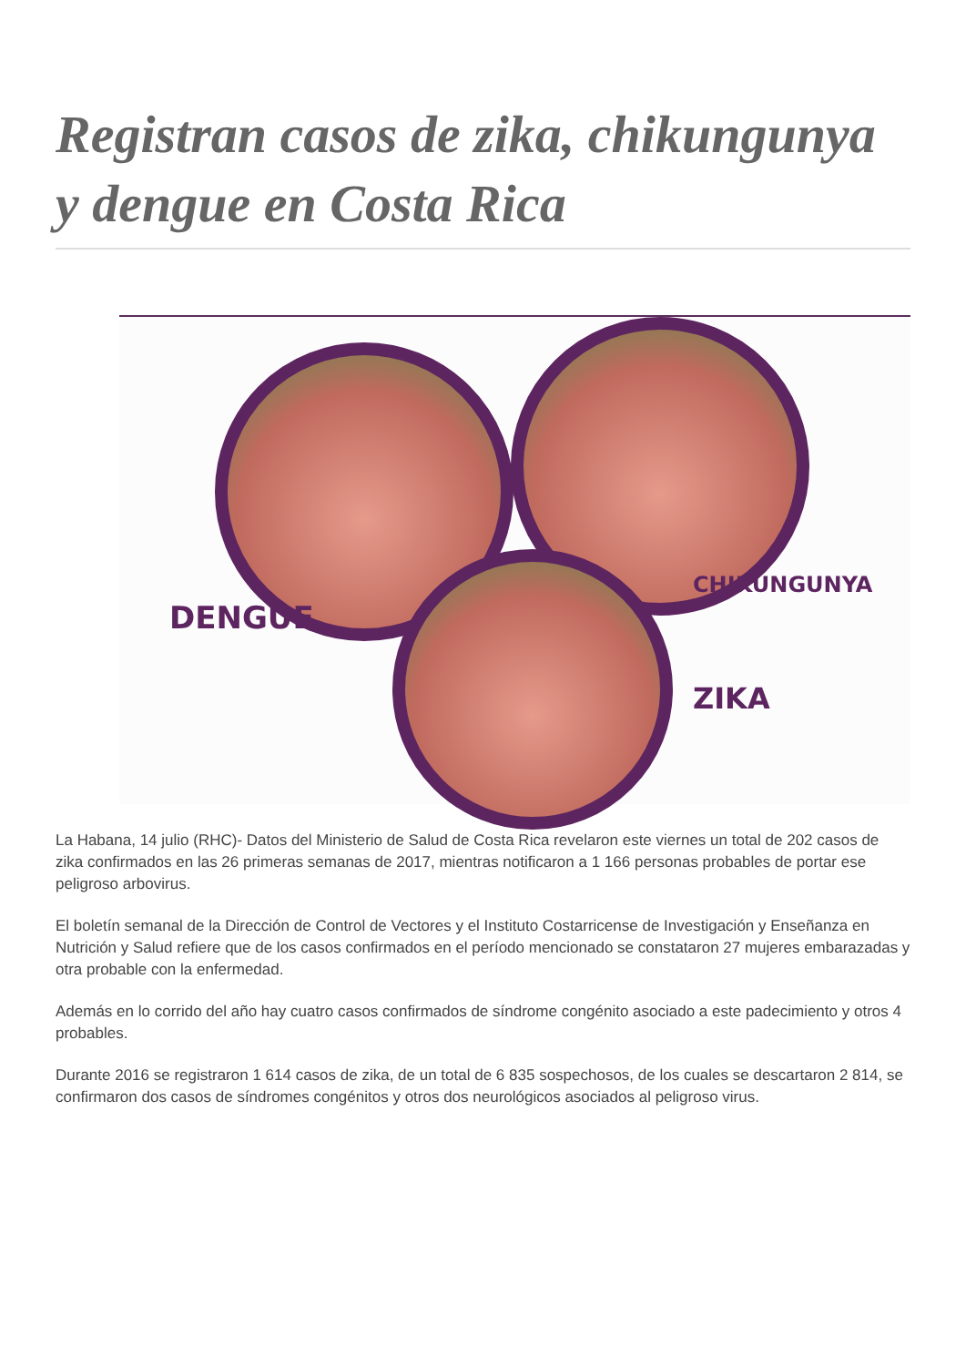Registran casos de zika, chikungunya y dengue en Costa Rica
DENGUE
CHIKUNGUNYA
ZIKA
La Habana, 14 julio (RHC)- Datos del Ministerio de Salud de Costa Rica revelaron este viernes un total de 202 casos de zika confirmados en las 26 primeras semanas de 2017, mientras notificaron a 1 166 personas probables de portar ese peligroso arbovirus.
El boletín semanal de la Dirección de Control de Vectores y el Instituto Costarricense de Investigación y Enseñanza en Nutrición y Salud refiere que de los casos confirmados en el período mencionado se constataron 27 mujeres embarazadas y otra probable con la enfermedad.
Además en lo corrido del año hay cuatro casos confirmados de síndrome congénito asociado a este padecimiento y otros 4 probables.
Durante 2016 se registraron 1 614 casos de zika, de un total de 6 835 sospechosos, de los cuales se descartaron 2 814, se confirmaron dos casos de síndromes congénitos y otros dos neurológicos asociados al peligroso virus.